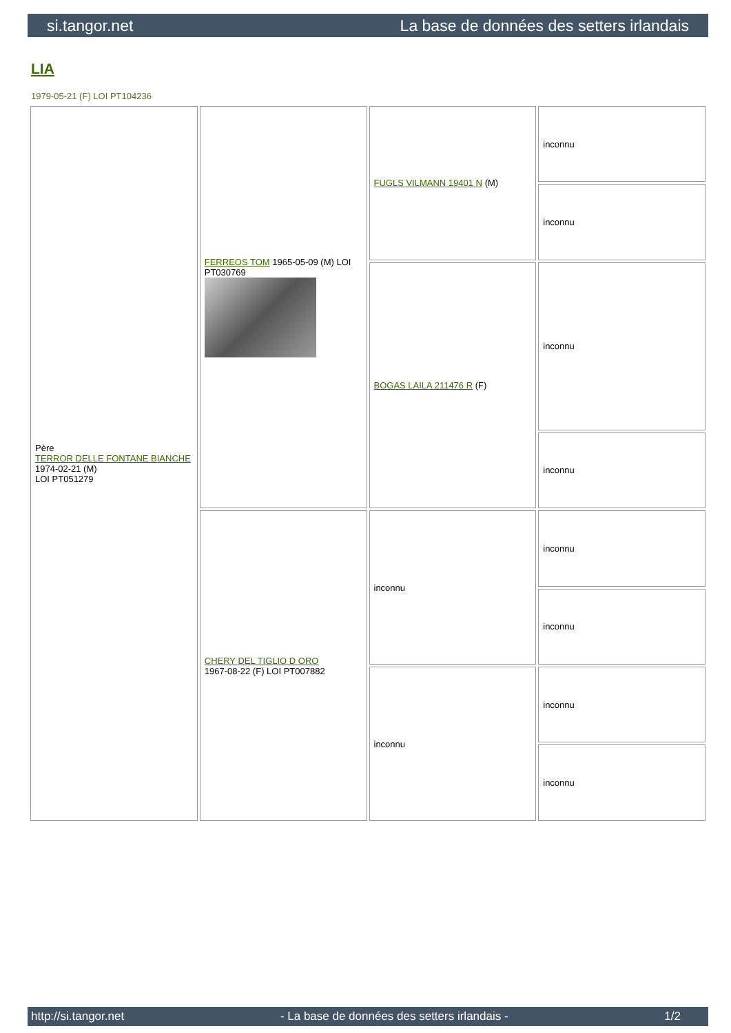si.tangor.net La base de données des setters irlandais
LIA
1979-05-21 (F) LOI PT104236
| Père TERROR DELLE FONTANE BIANCHE 1974-02-21 (M) LOI PT051279 | FERREOS TOM 1965-05-09 (M) LOI PT030769 | FUGLS VILMANN 19401 N (M) | inconnu |
| | | | inconnu |
| | | BOGAS LAILA 211476 R (F) | inconnu |
| | | | inconnu |
| | CHERY DEL TIGLIO D ORO 1967-08-22 (F) LOI PT007882 | inconnu | inconnu |
| | | | inconnu |
| | | inconnu | inconnu |
| | | | inconnu |
http://si.tangor.net - La base de données des setters irlandais - 1/2